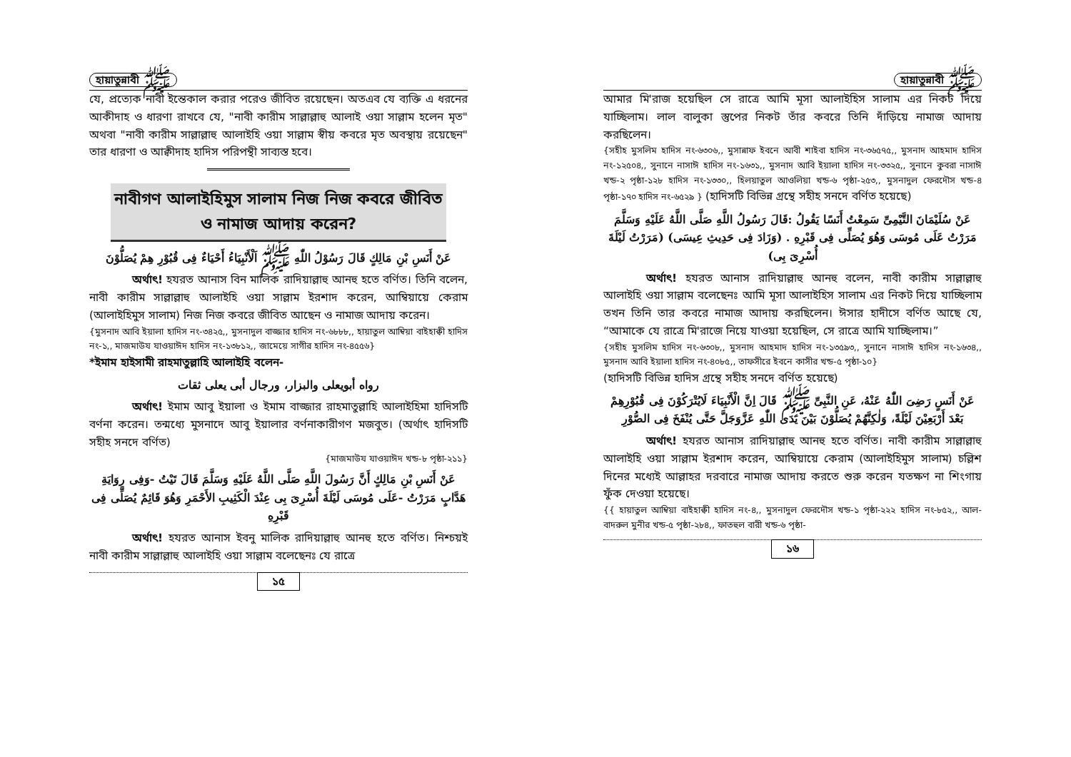হায়াতুন্নাবী ﷺ
যে, প্রত্যেক নাবী ইন্তেকাল করার পরেও জীবিত রয়েছেন। অতএব যে ব্যক্তি এ ধরনের আকীদাহ ও ধারণা রাখবে যে, "নাবী কারীম সাল্লাল্লাহু আলাই ওয়া সাল্লাম হলেন মৃত" অথবা "নাবী কারীম সাল্লাল্লাহু আলাইহি ওয়া সাল্লাম স্বীয় কবরে মৃত অবস্থায় রয়েছেন" তার ধারণা ও আক্বীদাহ হাদিস পরিপন্থী সাব্যস্ত হবে।
নাবীগণ আলাইহিমুস সালাম নিজ নিজ কবরে জীবিত ও নামাজ আদায় করেন?
عَنْ أَنَسِ بْنِ مَالِكٍ قَالَ رَسُوْلُ اللّٰهِ ﷺ اَلْأَنْبِيَاءُ أَحْيَاءٌ فِى قُبُوْرِ هِمْ يُصَلُّوْنَ
অর্থাৎ! হযরত আনাস বিন মালিক রাদিয়াল্লাহু আনহু হতে বর্ণিত। তিনি বলেন, নাবী কারীম সাল্লাল্লাহু আলাইহি ওয়া সাল্লাম ইরশাদ করেন, আম্বিয়ায়ে কেরাম (আলাইহিমুস সালাম) নিজ নিজ কবরে জীবিত আছেন ও নামাজ আদায় করেন।
{মুসনাদ আবি ইয়ালা হাদিস নং-৩৪২৫,, মুসনাদুল বাজ্জার হাদিস নং-৬৮৮৮,, হায়াতুল আম্বিয়া বাইহাক্বী হাদিস নং-১,, মাজমাউয যাওয়াঈদ হাদিস নং-১৩৮১২,, জামেয়ে সাগীর হাদিস নং-৪৫৫৬}
*ইমাম হাইসামী রাহমাতুল্লাহি আলাইহি বলেন-
رواه أبويعلى والبزار، ورجال أبى يعلى ثقات
অর্থাৎ! ইমাম আবু ইয়ালা ও ইমাম বাজ্জার রাহমাতুল্লাহি আলাইহিমা হাদিসটি বর্ণনা করেন। তন্মধ্যে মুসনাদে আবু ইয়ালার বর্ণনাকারীগণ মজবুত। (অর্থাৎ হাদিসটি সহীহ সনদে বর্ণিত)
{মাজমাউয যাওয়াঈদ খন্ড-৮ পৃষ্ঠা-২১১}
عَنْ أَنَسِ بْنِ مَالِكٍ أَنَّ رَسُولَ اللَّهِ صَلَّى اللَّهُ عَلَيْهِ وَسَلَّمَ قَالَ تَيْتُ -وَفِى رِوَايَةِ هَدَّابٍ مَرَرْتُ -عَلَى مُوسَى لَيْلَةَ أُسْرِىَ بِى عِنْدَ الْكَثِيبِ الأَحْمَرِ وَهُوَ قَائِمٌ يُصَلِّى فِى قَبْرِهِ
অর্থাৎ! হযরত আনাস ইবনু মালিক রাদিয়াল্লাহু আনহু হতে বর্ণিত। নিশ্চয়ই নাবী কারীম সাল্লাল্লাহু আলাইহি ওয়া সাল্লাম বলেছেনঃ যে রাত্রে
১৫
হায়াতুন্নাবী ﷺ
আমার মি'রাজ হয়েছিল সে রাত্রে আমি মূসা আলাইহিস সালাম এর নিকট দিয়ে যাচ্ছিলাম। লাল বালুকা স্তুপের নিকট তাঁর কবরে তিনি দাঁড়িয়ে নামাজ আদায় করছিলেন।
{সহীহ মুসলিম হাদিস নং-৬৩০৬,, মুসান্নাফ ইবনে আবী শাইবা হাদিস নং-৩৬৫৭৫,, মুসনাদ আহমাদ হাদিস নং-১২৫০৪,, সুনানে নাসাঈ হাদিস নং-১৬৩১,, মুসনাদ আবি ইয়ালা হাদিস নং-৩৩২৫,, সুনানে কুবরা নাসাঈ খন্ড-২ পৃষ্ঠা-১২৮ হাদিস নং-১৩৩০,, হিলয়াতুল আওলিয়া খন্ড-৬ পৃষ্ঠা-২৫৩,, মুসনাদুল ফেরদৌস খন্ড-৪ পৃষ্ঠা-১৭০ হাদিস নং-৬৫২৯ } (হাদিসটি বিভিন্ন গ্রন্থে সহীহ সনদে বর্ণিত হয়েছে)
عَنْ سُلَيْمَانَ التَّيْمِىِّ سَمِعْتُ أَنَسًا يَقُولُ :قَالَ رَسُولُ اللَّهِ صَلَّى اللَّهُ عَلَيْهِ وَسَلَّمَ مَرَرْتُ عَلَى مُوسَى وَهُوَ يُصَلِّى فِى قَبْرِهِ . (وَزَادَ فِى حَدِيثِ عِيسَى) (مَرَرْتُ لَيْلَةَ أُسْرِىَ بِى)
অর্থাৎ! হযরত আনাস রাদিয়াল্লাহু আনহু বলেন, নাবী কারীম সাল্লাল্লাহু আলাইহি ওয়া সাল্লাম বলেছেনঃ আমি মূসা আলাইহিস সালাম এর নিকট দিয়ে যাচ্ছিলাম তখন তিনি তার কবরে নামাজ আদায় করছিলেন। ঈসার হাদীসে বর্ণিত আছে যে, “আমাকে যে রাত্রে মি'রাজে নিয়ে যাওয়া হয়েছিল, সে রাত্রে আমি যাচ্ছিলাম।”
{সহীহ মুসলিম হাদিস নং-৬৩০৮,, মুসনাদ আহমাদ হাদিস নং-১৩৫৯৩,, সুনানে নাসাঈ হাদিস নং-১৬৩৪,, মুসনাদ আবি ইয়ালা হাদিস নং-৪০৮৫,, তাফসীরে ইবনে কাসীর খন্ড-৫ পৃষ্ঠা-১০}
(হাদিসটি বিভিন্ন হাদিস গ্রন্থে সহীহ সনদে বর্ণিত হয়েছে)
عَنْ أَنَسٍ رَضِىَ اللّٰهُ عَنْهُ، عَنِ النَّبِىِّ ﷺ قَالَ اِنَّ الْأَنْبِيَاءَ لَايُتْرَكُوْنَ فِى قُبُوْرِهِمْ بَعْدَ أَرْبَعِيْنَ لَيْلَةً، وَلٰكِنَّهُمْ يُصَلُّوْنَ بَيْنَ يَدَى اللّٰهِ عَزَّوَجَلَّ حَتَّى يُنْفَخَ فِى الصُّوْرِ
অর্থাৎ! হযরত আনাস রাদিয়াল্লাহু আনহু হতে বর্ণিত। নাবী কারীম সাল্লাল্লাহু আলাইহি ওয়া সাল্লাম ইরশাদ করেন, আম্বিয়ায়ে কেরাম (আলাইহিমুস সালাম) চল্লিশ দিনের মধ্যেই আল্লাহর দরবারে নামাজ আদায় করতে শুরু করেন যতক্ষণ না শিংগায় ফুঁক দেওয়া হয়েছে।
{{ হায়াতুল আম্বিয়া বাইহাক্বী হাদিস নং-৪,, মুসনাদুল ফেরদৌস খন্ড-১ পৃষ্ঠা-২২২ হাদিস নং-৮৫২,, আল-বাদরুল মুনীর খন্ড-৫ পৃষ্ঠা-২৮৪,, ফাতহুল বারী খন্ড-৬ পৃষ্ঠা-
১৬